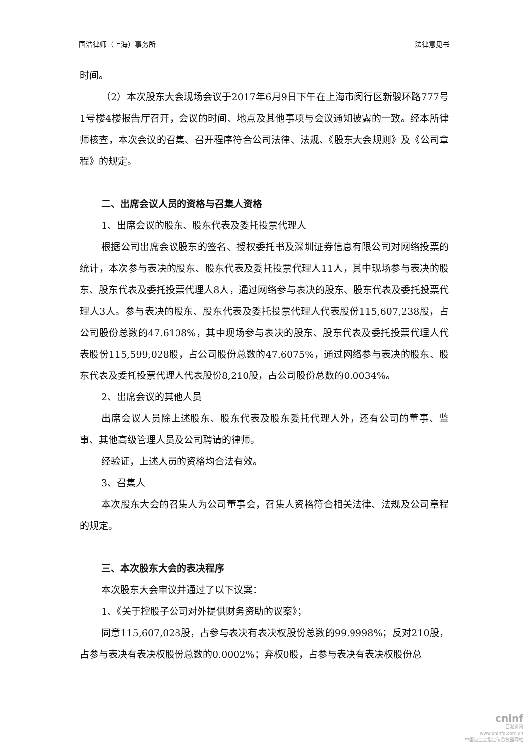国浩律师（上海）事务所 法律意见书
时间。
（2）本次股东大会现场会议于2017年6月9日下午在上海市闵行区新骏环路777号1号楼4楼报告厅召开，会议的时间、地点及其他事项与会议通知披露的一致。经本所律师核查，本次会议的召集、召开程序符合公司法律、法规、《股东大会规则》及《公司章程》的规定。
二、出席会议人员的资格与召集人资格
1、出席会议的股东、股东代表及委托投票代理人
根据公司出席会议股东的签名、授权委托书及深圳证券信息有限公司对网络投票的统计，本次参与表决的股东、股东代表及委托投票代理人11人，其中现场参与表决的股东、股东代表及委托投票代理人8人，通过网络参与表决的股东、股东代表及委托投票代理人3人。参与表决的股东、股东代表及委托投票代理人代表股份115,607,238股，占公司股份总数的47.6108%，其中现场参与表决的股东、股东代表及委托投票代理人代表股份115,599,028股，占公司股份总数的47.6075%，通过网络参与表决的股东、股东代表及委托投票代理人代表股份8,210股，占公司股份总数的0.0034%。
2、出席会议的其他人员
出席会议人员除上述股东、股东代表及股东委托代理人外，还有公司的董事、监事、其他高级管理人员及公司聘请的律师。
经验证，上述人员的资格均合法有效。
3、召集人
本次股东大会的召集人为公司董事会，召集人资格符合相关法律、法规及公司章程的规定。
三、本次股东大会的表决程序
本次股东大会审议并通过了以下议案：
1、《关于控股子公司对外提供财务资助的议案》；
同意115,607,028股，占参与表决有表决权股份总数的99.9998%；反对210股，占参与表决有表决权股份总数的0.0002%；弃权0股，占参与表决有表决权股份总
cninf
巨潮资讯
www.cninfo.com.cn
中国证监会指定信息披露网站